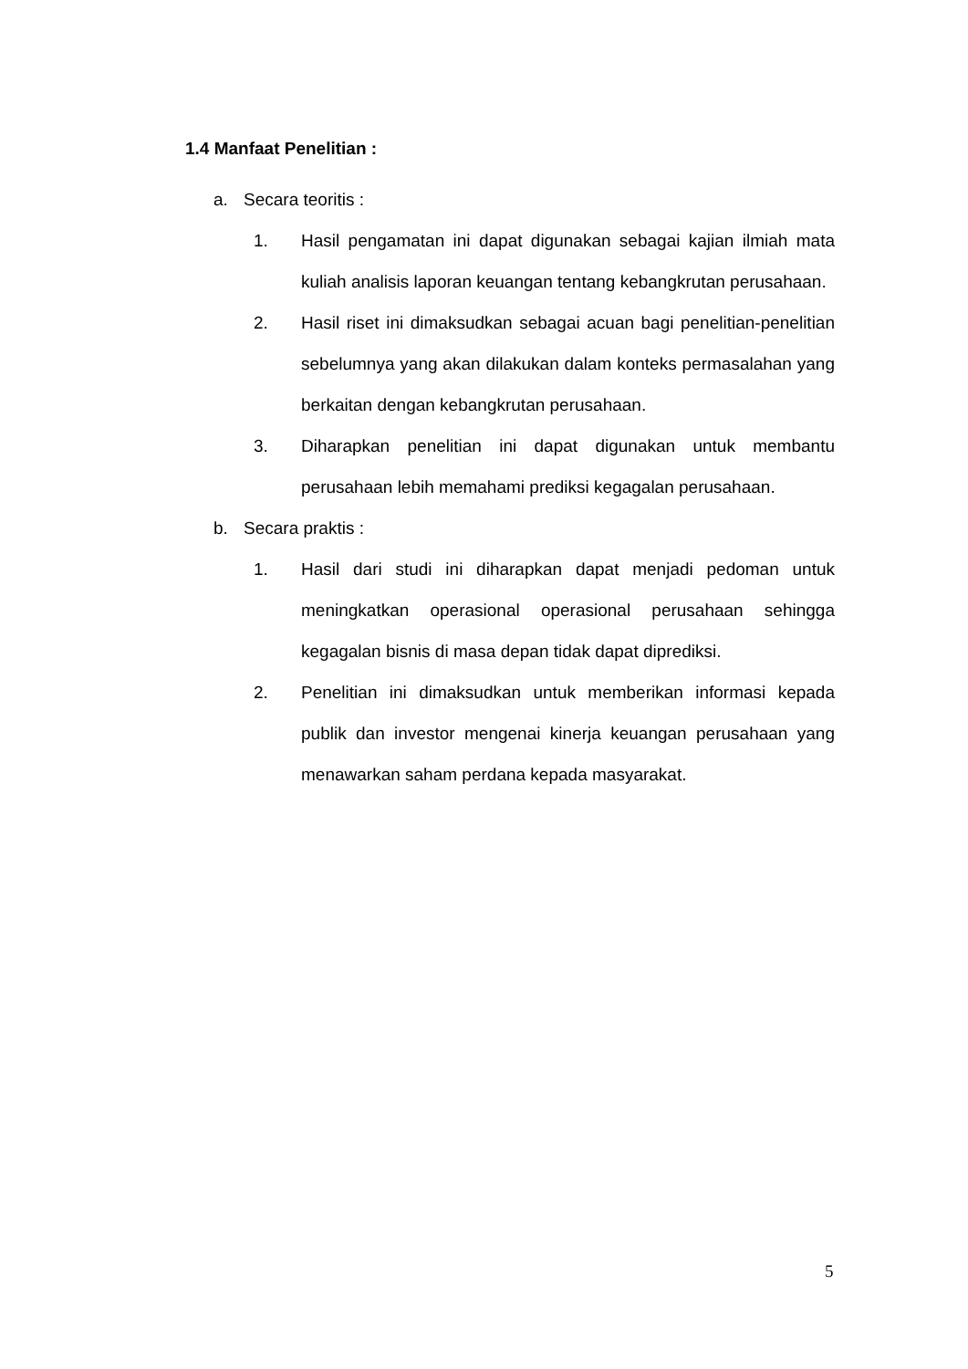1.4 Manfaat Penelitian :
a. Secara teoritis :
1. Hasil pengamatan ini dapat digunakan sebagai kajian ilmiah mata kuliah analisis laporan keuangan tentang kebangkrutan perusahaan.
2. Hasil riset ini dimaksudkan sebagai acuan bagi penelitian-penelitian sebelumnya yang akan dilakukan dalam konteks permasalahan yang berkaitan dengan kebangkrutan perusahaan.
3. Diharapkan penelitian ini dapat digunakan untuk membantu perusahaan lebih memahami prediksi kegagalan perusahaan.
b. Secara praktis :
1. Hasil dari studi ini diharapkan dapat menjadi pedoman untuk meningkatkan operasional operasional perusahaan sehingga kegagalan bisnis di masa depan tidak dapat diprediksi.
2. Penelitian ini dimaksudkan untuk memberikan informasi kepada publik dan investor mengenai kinerja keuangan perusahaan yang menawarkan saham perdana kepada masyarakat.
5